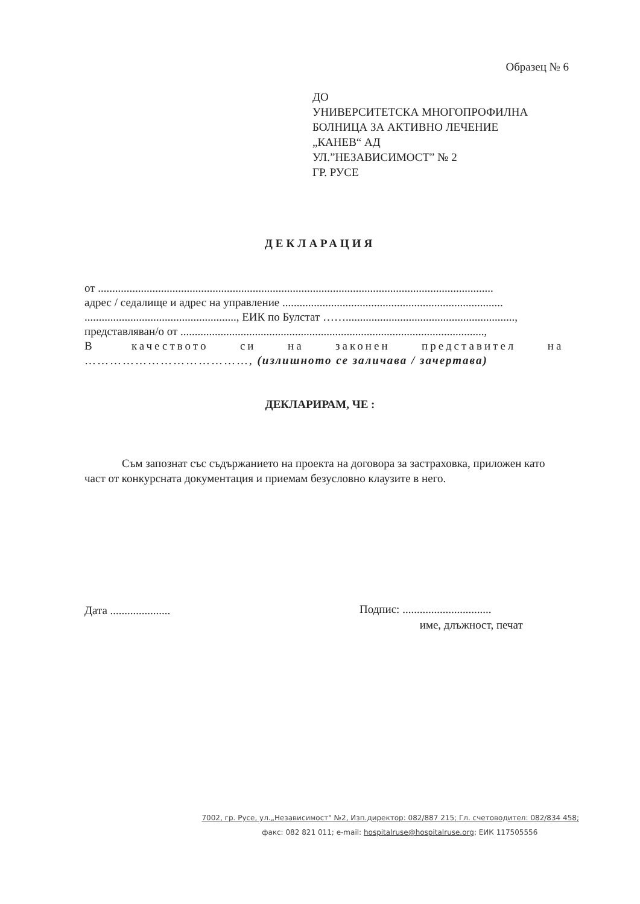Образец № 6
ДО
УНИВЕРСИТЕТСКА МНОГОПРОФИЛНА
БОЛНИЦА ЗА АКТИВНО ЛЕЧЕНИЕ
„КАНЕВ“ АД
УЛ.”НЕЗАВИСИМОСТ” № 2
ГР. РУСЕ
ДЕКЛАРАЦИЯ
от ..........................................................................................................................................
адрес / седалище и адрес на управление .............................................................................
....................................................., ЕИК по Булстат ……...........................................................,
представляван/о от ..........................................................................................................,
В качеството си на законен представител на
…………………………………, (излишното се заличава / зачертава)
ДЕКЛАРИРАМ, ЧЕ :
Съм запознат със съдържанието на проекта на договора за застраховка, приложен като част от конкурсната документация и приемам безусловно клаузите в него.
Дата .....................
Подпис: ...............................
име, длъжност, печат
7002, гр. Русе, ул.„Независимост" №2, Изп.директор: 082/887 215; Гл. счетоводител: 082/834 458;
факс: 082 821 011; e-mail: hospitalruse@hospitalruse.org; ЕИК 117505556